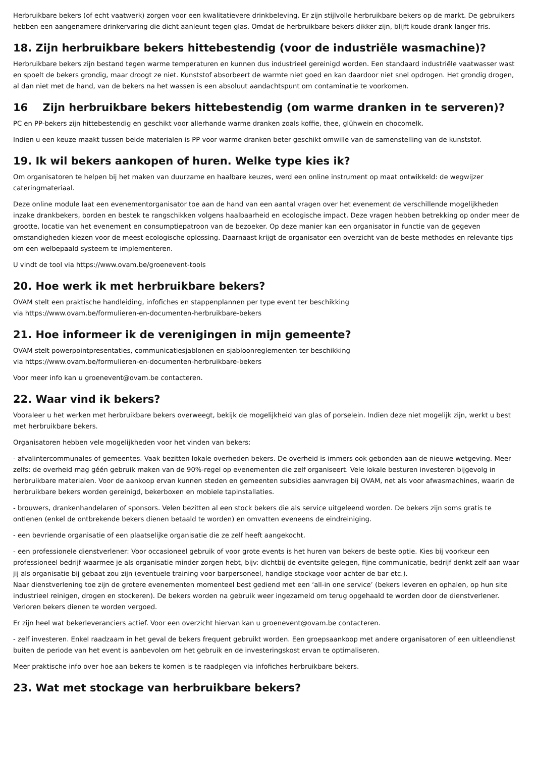Herbruikbare bekers (of echt vaatwerk) zorgen voor een kwalitatievere drinkbeleving. Er zijn stijlvolle herbruikbare bekers op de markt. De gebruikers hebben een aangenamere drinkervaring die dicht aanleunt tegen glas. Omdat de herbruikbare bekers dikker zijn, blijft koude drank langer fris.
18. Zijn herbruikbare bekers hittebestendig (voor de industriële wasmachine)?
Herbruikbare bekers zijn bestand tegen warme temperaturen en kunnen dus industrieel gereinigd worden. Een standaard industriële vaatwasser wast en spoelt de bekers grondig, maar droogt ze niet. Kunststof absorbeert de warmte niet goed en kan daardoor niet snel opdrogen. Het grondig drogen, al dan niet met de hand, van de bekers na het wassen is een absoluut aandachtspunt om contaminatie te voorkomen.
16 Zijn herbruikbare bekers hittebestendig (om warme dranken in te serveren)?
PC en PP-bekers zijn hittebestendig en geschikt voor allerhande warme dranken zoals koffie, thee, glühwein en chocomelk.
Indien u een keuze maakt tussen beide materialen is PP voor warme dranken beter geschikt omwille van de samenstelling van de kunststof.
19. Ik wil bekers aankopen of huren. Welke type kies ik?
Om organisatoren te helpen bij het maken van duurzame en haalbare keuzes, werd een online instrument op maat ontwikkeld: de wegwijzer cateringmateriaal.
Deze online module laat een evenementorganisator toe aan de hand van een aantal vragen over het evenement de verschillende mogelijkheden inzake drankbekers, borden en bestek te rangschikken volgens haalbaarheid en ecologische impact. Deze vragen hebben betrekking op onder meer de grootte, locatie van het evenement en consumptiepatroon van de bezoeker. Op deze manier kan een organisator in functie van de gegeven omstandigheden kiezen voor de meest ecologische oplossing. Daarnaast krijgt de organisator een overzicht van de beste methodes en relevante tips om een welbepaald systeem te implementeren.
U vindt de tool via https://www.ovam.be/groenevent-tools
20. Hoe werk ik met herbruikbare bekers?
OVAM stelt een praktische handleiding, infofiches en stappenplannen per type event ter beschikking
via https://www.ovam.be/formulieren-en-documenten-herbruikbare-bekers
21. Hoe informeer ik de verenigingen in mijn gemeente?
OVAM stelt powerpointpresentaties, communicatiesjablonen en sjabloonreglementen ter beschikking
via https://www.ovam.be/formulieren-en-documenten-herbruikbare-bekers
Voor meer info kan u groenevent@ovam.be contacteren.
22. Waar vind ik bekers?
Vooraleer u het werken met herbruikbare bekers overweegt, bekijk de mogelijkheid van glas of porselein. Indien deze niet mogelijk zijn, werkt u best met herbruikbare bekers.
Organisatoren hebben vele mogelijkheden voor het vinden van bekers:
- afvalintercommunales of gemeentes. Vaak bezitten lokale overheden bekers. De overheid is immers ook gebonden aan de nieuwe wetgeving. Meer zelfs: de overheid mag géén gebruik maken van de 90%-regel op evenementen die zelf organiseert. Vele lokale besturen investeren bijgevolg in herbruikbare materialen. Voor de aankoop ervan kunnen steden en gemeenten subsidies aanvragen bij OVAM, net als voor afwasmachines, waarin de herbruikbare bekers worden gereinigd, bekerboxen en mobiele tapinstallaties.
- brouwers, drankenhandelaren of sponsors. Velen bezitten al een stock bekers die als service uitgeleend worden. De bekers zijn soms gratis te ontlenen (enkel de ontbrekende bekers dienen betaald te worden) en omvatten eveneens de eindreiniging.
- een bevriende organisatie of een plaatselijke organisatie die ze zelf heeft aangekocht.
- een professionele dienstverlener: Voor occasioneel gebruik of voor grote events is het huren van bekers de beste optie. Kies bij voorkeur een professioneel bedrijf waarmee je als organisatie minder zorgen hebt, bijv: dichtbij de eventsite gelegen, fijne communicatie, bedrijf denkt zelf aan waar jij als organisatie bij gebaat zou zijn (eventuele training voor barpersoneel, handige stockage voor achter de bar etc.).
Naar dienstverlening toe zijn de grotere evenementen momenteel best gediend met een ‘all-in one service’ (bekers leveren en ophalen, op hun site industrieel reinigen, drogen en stockeren). De bekers worden na gebruik weer ingezameld om terug opgehaald te worden door de dienstverlener. Verloren bekers dienen te worden vergoed.
Er zijn heel wat bekerleveranciers actief. Voor een overzicht hiervan kan u groenevent@ovam.be contacteren.
- zelf investeren. Enkel raadzaam in het geval de bekers frequent gebruikt worden. Een groepsaankoop met andere organisatoren of een uitleendienst buiten de periode van het event is aanbevolen om het gebruik en de investeringskost ervan te optimaliseren.
Meer praktische info over hoe aan bekers te komen is te raadplegen via infofiches herbruikbare bekers.
23. Wat met stockage van herbruikbare bekers?